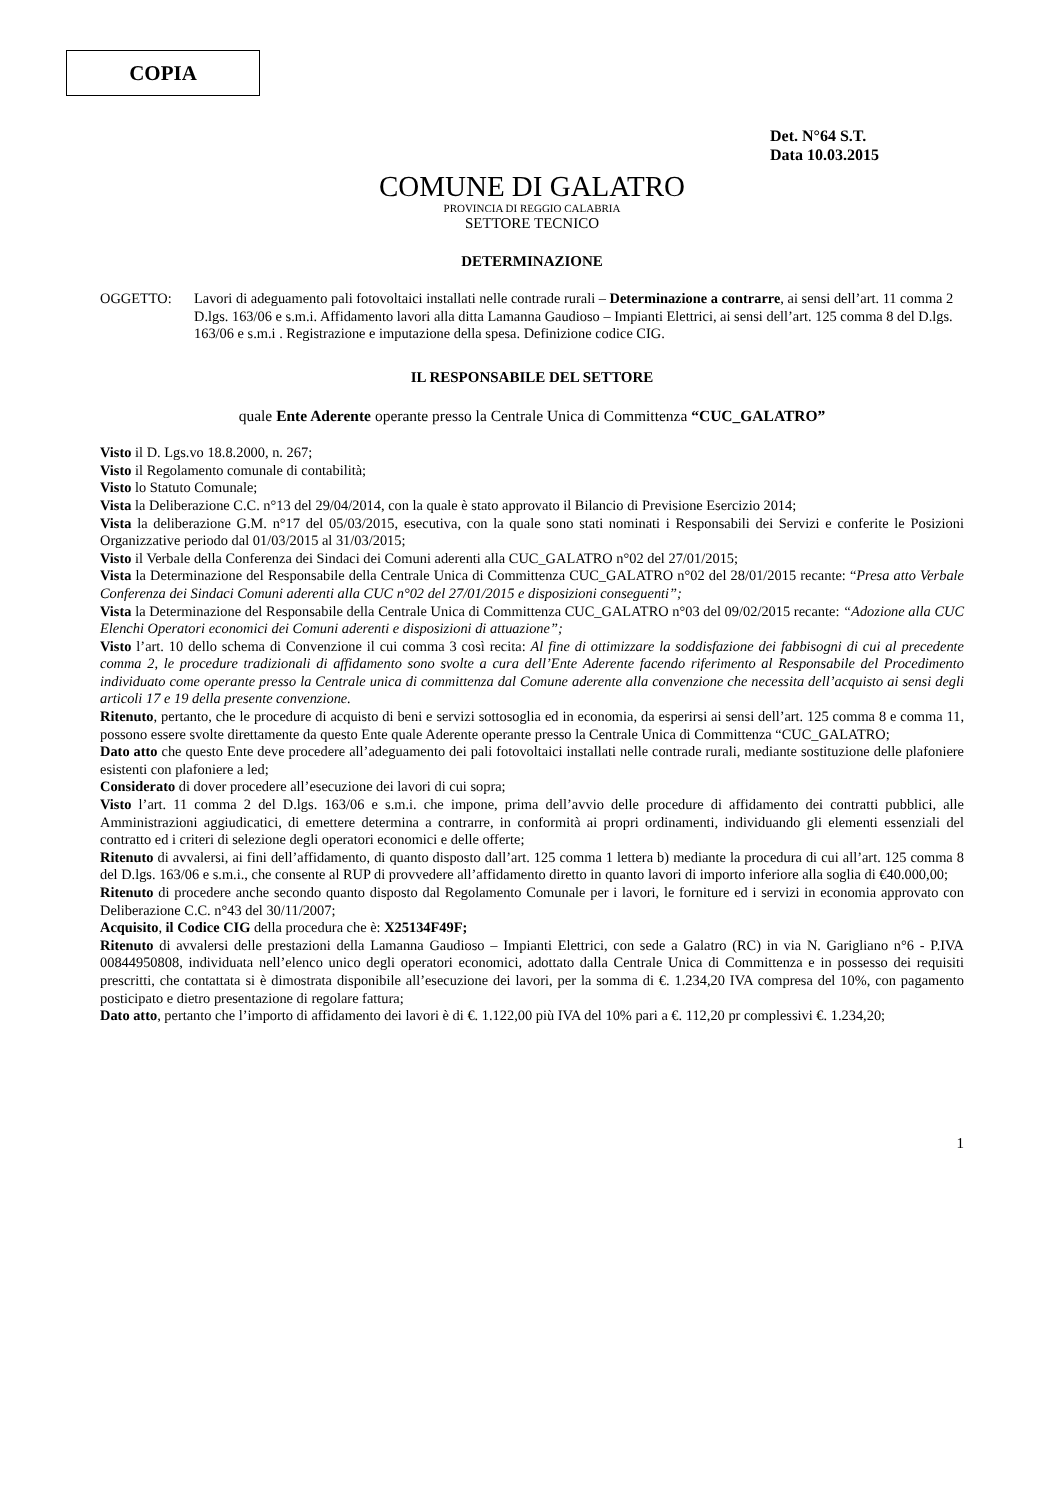COPIA
Det. N°64 S.T.
Data 10.03.2015
COMUNE DI GALATRO
PROVINCIA DI REGGIO CALABRIA
SETTORE TECNICO
DETERMINAZIONE
OGGETTO: Lavori di adeguamento pali fotovoltaici installati nelle contrade rurali – Determinazione a contrarre, ai sensi dell’art. 11 comma 2 D.lgs. 163/06 e s.m.i. Affidamento lavori alla ditta Lamanna Gaudioso – Impianti Elettrici, ai sensi dell’art. 125 comma 8 del D.lgs. 163/06 e s.m.i . Registrazione e imputazione della spesa. Definizione codice CIG.
IL RESPONSABILE DEL SETTORE
quale Ente Aderente operante presso la Centrale Unica di Committenza “CUC_GALATRO”
Visto il D. Lgs.vo 18.8.2000, n. 267;
Visto il Regolamento comunale di contabilità;
Visto lo Statuto Comunale;
Vista la Deliberazione C.C. n°13 del 29/04/2014, con la quale è stato approvato il Bilancio di Previsione Esercizio 2014;
Vista la deliberazione G.M. n°17 del 05/03/2015, esecutiva, con la quale sono stati nominati i Responsabili dei Servizi e conferite le Posizioni Organizzative periodo dal 01/03/2015 al 31/03/2015;
Visto il Verbale della Conferenza dei Sindaci dei Comuni aderenti alla CUC_GALATRO n°02 del 27/01/2015;
Vista la Determinazione del Responsabile della Centrale Unica di Committenza CUC_GALATRO n°02 del 28/01/2015 recante: “Presa atto Verbale Conferenza dei Sindaci Comuni aderenti alla CUC n°02 del 27/01/2015 e disposizioni conseguenti”;
Vista la Determinazione del Responsabile della Centrale Unica di Committenza CUC_GALATRO n°03 del 09/02/2015 recante: “Adozione alla CUC Elenchi Operatori economici dei Comuni aderenti e disposizioni di attuazione”;
Visto l’art. 10 dello schema di Convenzione il cui comma 3 così recita: Al fine di ottimizzare la soddisfazione dei fabbisogni di cui al precedente comma 2, le procedure tradizionali di affidamento sono svolte a cura dell’Ente Aderente facendo riferimento al Responsabile del Procedimento individuato come operante presso la Centrale unica di committenza dal Comune aderente alla convenzione che necessita dell’acquisto ai sensi degli articoli 17 e 19 della presente convenzione.
Ritenuto, pertanto, che le procedure di acquisto di beni e servizi sottosoglia ed in economia, da esperirsi ai sensi dell’art. 125 comma 8 e comma 11, possono essere svolte direttamente da questo Ente quale Aderente operante presso la Centrale Unica di Committenza “CUC_GALATRO;
Dato atto che questo Ente deve procedere all’adeguamento dei pali fotovoltaici installati nelle contrade rurali, mediante sostituzione delle plafoniere esistenti con plafoniere a led;
Considerato di dover procedere all’esecuzione dei lavori di cui sopra;
Visto l’art. 11 comma 2 del D.lgs. 163/06 e s.m.i. che impone, prima dell’avvio delle procedure di affidamento dei contratti pubblici, alle Amministrazioni aggiudicatici, di emettere determina a contrarre, in conformità ai propri ordinamenti, individuando gli elementi essenziali del contratto ed i criteri di selezione degli operatori economici e delle offerte;
Ritenuto di avvalersi, ai fini dell’affidamento, di quanto disposto dall’art. 125 comma 1 lettera b) mediante la procedura di cui all’art. 125 comma 8 del D.lgs. 163/06 e s.m.i., che consente al RUP di provvedere all’affidamento diretto in quanto lavori di importo inferiore alla soglia di €40.000,00;
Ritenuto di procedere anche secondo quanto disposto dal Regolamento Comunale per i lavori, le forniture ed i servizi in economia approvato con Deliberazione C.C. n°43 del 30/11/2007;
Acquisito, il Codice CIG della procedura che è: X25134F49F;
Ritenuto di avvalersi delle prestazioni della Lamanna Gaudioso – Impianti Elettrici, con sede a Galatro (RC) in via N. Garigliano n°6 - P.IVA 00844950808, individuata nell’elenco unico degli operatori economici, adottato dalla Centrale Unica di Committenza e in possesso dei requisiti prescritti, che contattata si è dimostrata disponibile all’esecuzione dei lavori, per la somma di €. 1.234,20 IVA compresa del 10%, con pagamento posticipato e dietro presentazione di regolare fattura;
Dato atto, pertanto che l’importo di affidamento dei lavori è di €. 1.122,00 più IVA del 10% pari a €. 112,20 pr complessivi €. 1.234,20;
1